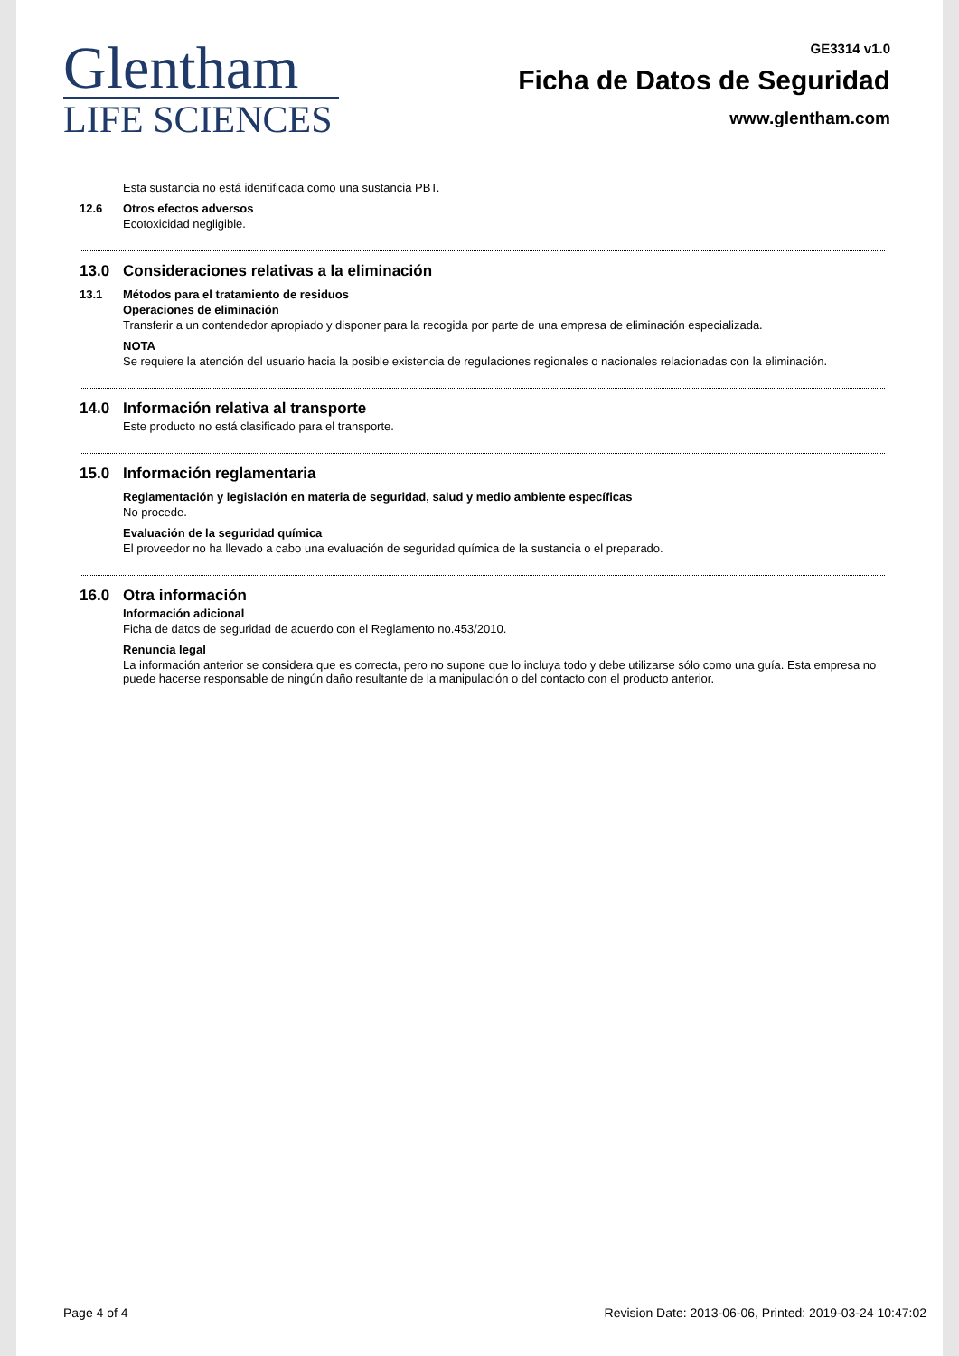Glentham
LIFE SCIENCES
GE3314 v1.0
Ficha de Datos de Seguridad
www.glentham.com
Esta sustancia no está identificada como una sustancia PBT.
12.6 Otros efectos adversos
Ecotoxicidad negligible.
13.0 Consideraciones relativas a la eliminación
13.1 Métodos para el tratamiento de residuos
Operaciones de eliminación
Transferir a un contendedor apropiado y disponer para la recogida por parte de una empresa de eliminación especializada.
NOTA
Se requiere la atención del usuario hacia la posible existencia de regulaciones regionales o nacionales relacionadas con la eliminación.
14.0 Información relativa al transporte
Este producto no está clasificado para el transporte.
15.0 Información reglamentaria
Reglamentación y legislación en materia de seguridad, salud y medio ambiente específicas
No procede.
Evaluación de la seguridad química
El proveedor no ha llevado a cabo una evaluación de seguridad química de la sustancia o el preparado.
16.0 Otra información
Información adicional
Ficha de datos de seguridad de acuerdo con el Reglamento no.453/2010.
Renuncia legal
La información anterior se considera que es correcta, pero no supone que lo incluya todo y debe utilizarse sólo como una guía. Esta empresa no puede hacerse responsable de ningún daño resultante de la manipulación o del contacto con el producto anterior.
Page 4 of 4 Revision Date: 2013-06-06, Printed: 2019-03-24 10:47:02